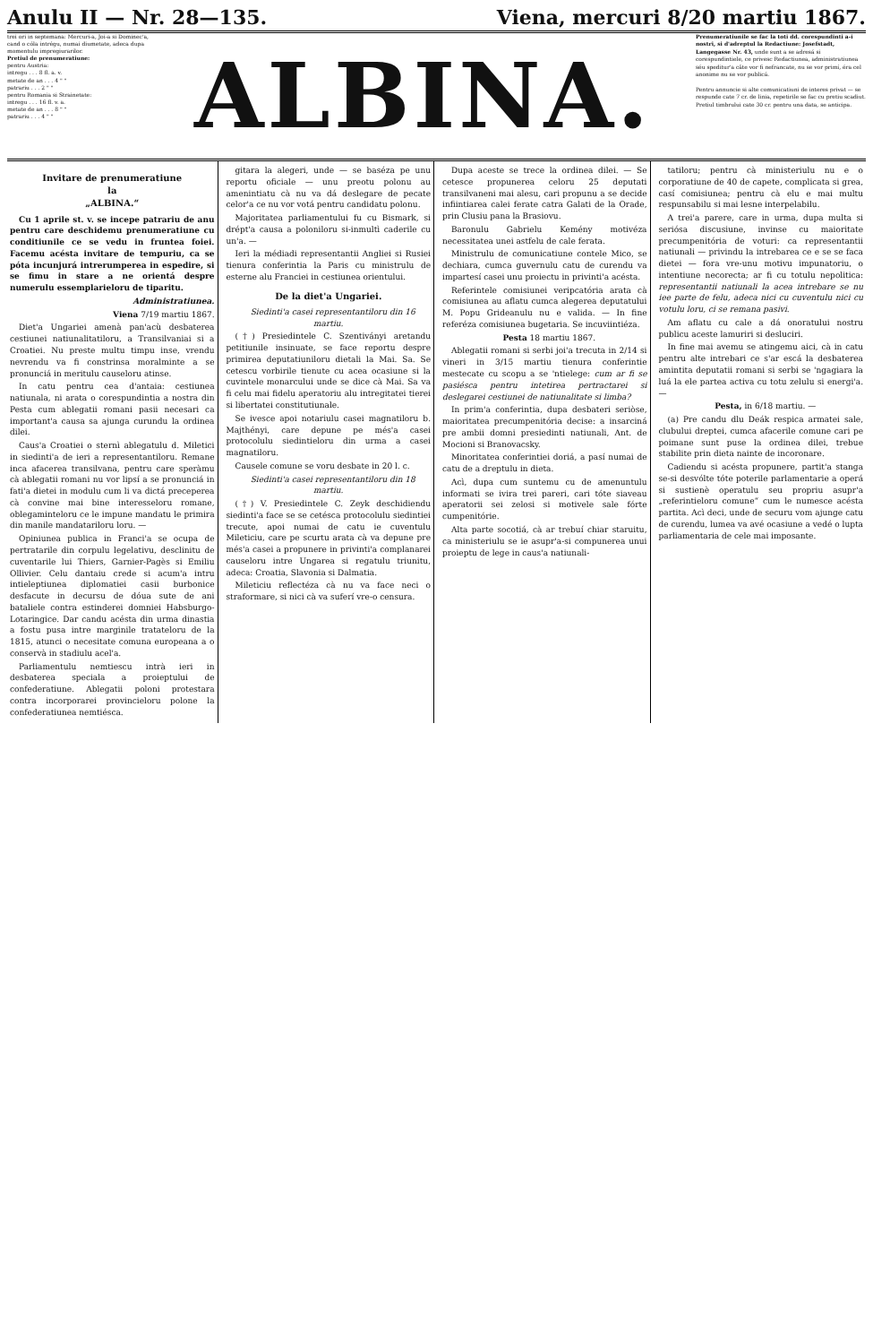Anulu II — Nr. 28—135. Viena, mercuri 8/20 martiu 1867.
trei ori in septemana: Mercuri-a, Joi-a si Dominec'a, cand o cóla intrégu, numai diumetate, adeca dupa momentulu impregiurarilor.
Pretiul de prenumeratiune:
pentru Austria:
intregu . . . 8 fl. a. v.
metate de an . . . 4 " "
patrariu . . . 2 " "
pentru Romania si Strainetate:
intregu . . . 16 fl. v. a.
metate de an . . . 8 " "
patrariu . . . 4 " "
ALBINA.
Prenumeratiunile se fac la toti dd. corespundinti a-i nostri, si d'adreptul la Redactiune: Josefstadt, Langegasse Nr. 43, unde sunt a se adresá si corespundintiele, ce privesc Redactiunea, administratiunea séu speditur'a câte vor fi nefrancate, nu se vor primí, éra cel anonime nu se vor publicá.
Pentru annuncie si alte comunicatiuni de interes privat — se respunde cate 7 cr. de linia, repetirile se fac cu pretiu scadiut. Pretiul timbrului cate 30 cr. pentru una data, se anticipa.
Invitare de prenumeratiune
la
„ALBINA.“
Cu 1 aprile st. v. se incepe patrariu de anu pentru care deschidemu prenumeratiune cu conditiunile ce se vedu in fruntea foiei. Facemu acésta invitare de tempuriu, ca se póta incunjurá intrerumperea in espedire, si se fimu in stare a ne orientá despre numerulu essemplarieloru de tiparitu.
Administratiunea.
Viena 7/19 martiu 1867.
Diet'a Ungariei amenà pan'acù desbaterea cestiunei natiunalitatiloru, a Transilvaniai si a Croatiei. Nu preste multu timpu inse, vrendu nevrendu va fi constrinsa moralminte a se pronunciá in meritulu causeloru atinse.
In catu pentru cea d'antaia: cestiunea natiunala, ni arata o corespundintia a nostra din Pesta cum ablegatii romani pasii necesari ca important'a causa sa ajunga curundu la ordinea dilei.
Caus'a Croatiei o sternì ablegatulu d. Miletici in siedinti'a de ieri a representantiloru. Remane inca afacerea transilvana, pentru care speràmu cà ablegatii romani nu vor lipsí a se pronunciá in fati'a dietei in modulu cum li va dictá preceperea cà convine mai bine interesseloru romane, oblegaminteloru ce le impune mandatu le primira din manile mandatariloru loru. —
Opiniunea publica in Franci'a se ocupa de pertratarile din corpulu legelativu, desclinitu de cuventarile lui Thiers, Garnier-Pagès si Emiliu Ollivier. Celu dantaiu crede si acum'a intru intieleptiunea diplomatiei casii burbonice desfacute in decursu de dóua sute de ani bataliele contra estinderei domniei Habsburgo-Lotaringice. Dar candu acésta din urma dinastia a fostu pusa intre marginile tratateloru de la 1815, atunci o necesitate comuna europeana a o conservà in stadiulu acel'a.
Parliamentulu nemtiescu intrà ieri in desbaterea speciala a proieptului de confederatiune. Ablegatii poloni protestara contra incorporarei provincieloru polone la confederatiunea nemtiésca.
gitara la alegeri, unde — se baséza pe unu reportu oficiale — unu preotu polonu au amenintiatu cà nu va dá deslegare de pecate celor'a ce nu vor votá pentru candidatu polonu.
Majoritatea parliamentului fu cu Bismark, si drépt'a causa a poloniloru si-inmultì caderile cu un'a. —
Ieri la médiadi representantii Angliei si Rusiei tienura conferintia la Paris cu ministrulu de esterne alu Franciei in cestiunea orientului.
De la diet'a Ungariei.
Siedinti'a casei representantiloru din 16 martiu.
(†) Presiedintele C. Szentiványi aretandu petitiunile insinuate, se face reportu despre primirea deputatiuniloru dietali la Mai. Sa. Se cetescu vorbirile tienute cu acea ocasiune si la cuvintele monarcului unde se dice cà Mai. Sa va fi celu mai fidelu aperatoriu alu intregitatei tierei si libertatei constitutiunale.
Se ivesce apoi notariulu casei magnatiloru b. Majthényi, care depune pe més'a casei protocolulu siedintieloru din urma a casei magnatiloru.
Causele comune se voru desbate in 20 l. c.
Siedinti'a casei representantiloru din 18 martiu.
(†) V. Presiedintele C. Zeyk deschidiendu siedinti'a face se se cetésca protocolulu siedintiei trecute, apoi numai de catu ie cuventulu Mileticiu, care pe scurtu arata cà va depune pre més'a casei a propunere in privinti'a complanarei causeloru intre Ungarea si regatulu triunitu, adeca: Croatia, Slavonia si Dalmatia.
Mileticiu reflectéza cà nu va face neci o straformare, si nici cà va suferí vre-o censura.
Dupa aceste se trece la ordinea dilei. — Se cetesce propunerea celoru 25 deputati transilvaneni mai alesu, cari propunu a se decide infiintiarea calei ferate catra Galati de la Orade, prin Clusiu pana la Brasiovu.
Baronulu Gabrielu Kemény motivéza necessitatea unei astfelu de cale ferata.
Ministrulu de comunicatiune contele Mico, se dechiara, cumca guvernulu catu de curendu va impartesí casei unu proiectu in privinti'a acésta.
Referintele comisiunei veripcatória arata cà comisiunea au aflatu cumca alegerea deputatului M. Popu Grideanulu nu e valida. — In fine referéza comisiunea bugetaria. Se incuviintiéza.
Pesta 18 martiu 1867.
Ablegatii romani si serbi joi'a trecuta in 2/14 si vineri in 3/15 martiu tienura conferintie mestecate cu scopu a se 'ntielege: cum ar fi se pasiésca pentru intetirea pertractarei si deslegarei cestiunei de natiunalitate si limba?
In prim'a conferintia, dupa desbateri seriòse, maioritatea precumpenitória decise: a insarciná pre ambii domni presiedinti natiunali, Ant. de Mocioni si Branovacsky.
Minoritatea conferintiei doriá, a pasí numai de catu de a dreptulu in dieta.
Acì, dupa cum suntemu cu de amenuntulu informati se ivira trei pareri, cari tóte siaveau aperatorii sei zelosi si motivele sale fórte cumpenitórie.
Alta parte socotiá, cà ar trebuí chiar staruitu, ca ministeriulu se ie asupr'a-si compunerea unui proieptu de lege in caus'a natiunali-
tatiloru; pentru cà ministeriulu nu e o corporatiune de 40 de capete, complicata si grea, casí comisiunea; pentru cà elu e mai multu respunsabilu si mai lesne interpelabilu.
A trei'a parere, care in urma, dupa multa si seriósa discusiune, invinse cu maioritate precumpenitória de voturi: ca representantii natiunali — privindu la intrebarea ce e se se faca dietei — fora vre-unu motivu impunatoriu, o intentiune necorecta; ar fi cu totulu nepolitica: representantii natiunali la acea intrebare se nu iee parte de felu, adeca nici cu cuventulu nici cu votulu loru, ci se remana pasivi.
Am aflatu cu cale a dá onoratului nostru publicu aceste lamuriri si desluciri.
In fine mai avemu se atingemu aici, cà in catu pentru alte intrebari ce s'ar escá la desbaterea amintita deputatii romani si serbi se 'ngagiara la luá la ele partea activa cu totu zelulu si energi'a. —
Pesta, in 6/18 martiu. —
(a) Pre candu dlu Deák respica armatei sale, clubului dreptei, cumca afacerile comune cari pe poimane sunt puse la ordinea dilei, trebue stabilite prin dieta nainte de incoronare.
Cadiendu si acésta propunere, partit'a stanga se-si desvólte tóte poterile parlamentarie a operá si sustienè operatulu seu propriu asupr'a „referintieloru comune“ cum le numesce acésta partita. Acì deci, unde de securu vom ajunge catu de curendu, lumea va avé ocasiune a vedé o lupta parliamentaria de cele mai imposante.